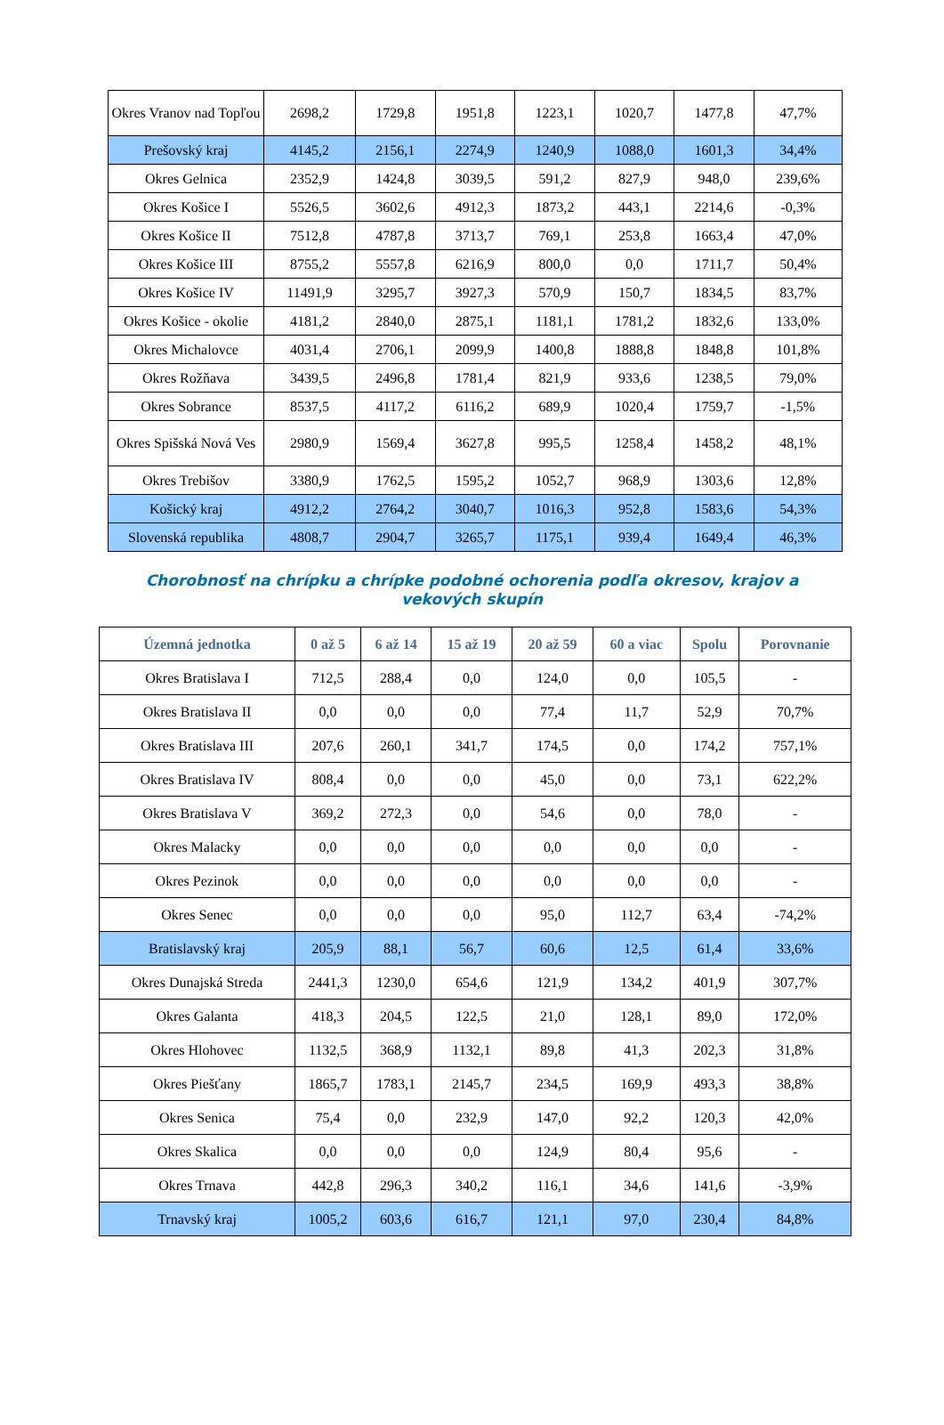| Okres Vranov nad Topľou | 2698,2 | 1729,8 | 1951,8 | 1223,1 | 1020,7 | 1477,8 | 47,7% |
| Prešovský kraj | 4145,2 | 2156,1 | 2274,9 | 1240,9 | 1088,0 | 1601,3 | 34,4% |
| Okres Gelnica | 2352,9 | 1424,8 | 3039,5 | 591,2 | 827,9 | 948,0 | 239,6% |
| Okres Košice I | 5526,5 | 3602,6 | 4912,3 | 1873,2 | 443,1 | 2214,6 | -0,3% |
| Okres Košice II | 7512,8 | 4787,8 | 3713,7 | 769,1 | 253,8 | 1663,4 | 47,0% |
| Okres Košice III | 8755,2 | 5557,8 | 6216,9 | 800,0 | 0,0 | 1711,7 | 50,4% |
| Okres Košice IV | 11491,9 | 3295,7 | 3927,3 | 570,9 | 150,7 | 1834,5 | 83,7% |
| Okres Košice - okolie | 4181,2 | 2840,0 | 2875,1 | 1181,1 | 1781,2 | 1832,6 | 133,0% |
| Okres Michalovce | 4031,4 | 2706,1 | 2099,9 | 1400,8 | 1888,8 | 1848,8 | 101,8% |
| Okres Rožňava | 3439,5 | 2496,8 | 1781,4 | 821,9 | 933,6 | 1238,5 | 79,0% |
| Okres Sobrance | 8537,5 | 4117,2 | 6116,2 | 689,9 | 1020,4 | 1759,7 | -1,5% |
| Okres Spišská Nová Ves | 2980,9 | 1569,4 | 3627,8 | 995,5 | 1258,4 | 1458,2 | 48,1% |
| Okres Trebišov | 3380,9 | 1762,5 | 1595,2 | 1052,7 | 968,9 | 1303,6 | 12,8% |
| Košický kraj | 4912,2 | 2764,2 | 3040,7 | 1016,3 | 952,8 | 1583,6 | 54,3% |
| Slovenská republika | 4808,7 | 2904,7 | 3265,7 | 1175,1 | 939,4 | 1649,4 | 46,3% |
Chorobnosť na chrípku a chrípke podobné ochorenia podľa okresov, krajov a vekových skupín
| Územná jednotka | 0 až 5 | 6 až 14 | 15 až 19 | 20 až 59 | 60 a viac | Spolu | Porovnanie |
| --- | --- | --- | --- | --- | --- | --- | --- |
| Okres Bratislava I | 712,5 | 288,4 | 0,0 | 124,0 | 0,0 | 105,5 | - |
| Okres Bratislava II | 0,0 | 0,0 | 0,0 | 77,4 | 11,7 | 52,9 | 70,7% |
| Okres Bratislava III | 207,6 | 260,1 | 341,7 | 174,5 | 0,0 | 174,2 | 757,1% |
| Okres Bratislava IV | 808,4 | 0,0 | 0,0 | 45,0 | 0,0 | 73,1 | 622,2% |
| Okres Bratislava V | 369,2 | 272,3 | 0,0 | 54,6 | 0,0 | 78,0 | - |
| Okres Malacky | 0,0 | 0,0 | 0,0 | 0,0 | 0,0 | 0,0 | - |
| Okres Pezinok | 0,0 | 0,0 | 0,0 | 0,0 | 0,0 | 0,0 | - |
| Okres Senec | 0,0 | 0,0 | 0,0 | 95,0 | 112,7 | 63,4 | -74,2% |
| Bratislavský kraj | 205,9 | 88,1 | 56,7 | 60,6 | 12,5 | 61,4 | 33,6% |
| Okres Dunajská Streda | 2441,3 | 1230,0 | 654,6 | 121,9 | 134,2 | 401,9 | 307,7% |
| Okres Galanta | 418,3 | 204,5 | 122,5 | 21,0 | 128,1 | 89,0 | 172,0% |
| Okres Hlohovec | 1132,5 | 368,9 | 1132,1 | 89,8 | 41,3 | 202,3 | 31,8% |
| Okres Piešťany | 1865,7 | 1783,1 | 2145,7 | 234,5 | 169,9 | 493,3 | 38,8% |
| Okres Senica | 75,4 | 0,0 | 232,9 | 147,0 | 92,2 | 120,3 | 42,0% |
| Okres Skalica | 0,0 | 0,0 | 0,0 | 124,9 | 80,4 | 95,6 | - |
| Okres Trnava | 442,8 | 296,3 | 340,2 | 116,1 | 34,6 | 141,6 | -3,9% |
| Trnavský kraj | 1005,2 | 603,6 | 616,7 | 121,1 | 97,0 | 230,4 | 84,8% |